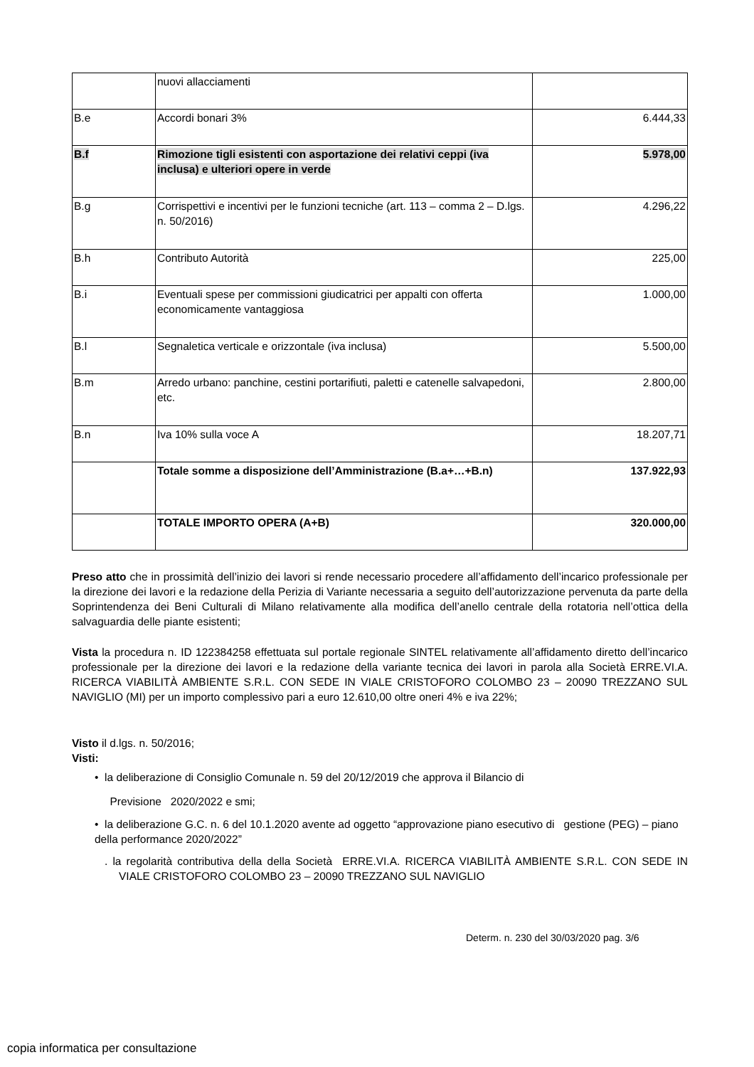| | nuovi allacciamenti | |
| B.e | Accordi bonari 3% | 6.444,33 |
| B.f | Rimozione tigli esistenti con asportazione dei relativi ceppi (iva inclusa) e ulteriori opere in verde | 5.978,00 |
| B.g | Corrispettivi e incentivi per le funzioni tecniche (art. 113 – comma 2 – D.lgs. n. 50/2016) | 4.296,22 |
| B.h | Contributo Autorità | 225,00 |
| B.i | Eventuali spese per commissioni giudicatrici per appalti con offerta economicamente vantaggiosa | 1.000,00 |
| B.l | Segnaletica verticale e orizzontale (iva inclusa) | 5.500,00 |
| B.m | Arredo urbano: panchine, cestini portarifiuti, paletti e catenelle salvapedoni, etc. | 2.800,00 |
| B.n | Iva 10% sulla voce A | 18.207,71 |
| | Totale somme a disposizione dell’Amministrazione (B.a+…+B.n) | 137.922,93 |
| | TOTALE IMPORTO OPERA (A+B) | 320.000,00 |
Preso atto che in prossimità dell’inizio dei lavori si rende necessario procedere all’affidamento dell’incarico professionale per la direzione dei lavori e la redazione della Perizia di Variante necessaria a seguito dell’autorizzazione pervenuta da parte della Soprintendenza dei Beni Culturali di Milano relativamente alla modifica dell’anello centrale della rotatoria nell’ottica della salvaguardia delle piante esistenti;
Vista la procedura n. ID 122384258 effettuata sul portale regionale SINTEL relativamente all’affidamento diretto dell’incarico professionale per la direzione dei lavori e la redazione della variante tecnica dei lavori in parola alla Società ERRE.VI.A. RICERCA VIABILITÀ AMBIENTE S.R.L. CON SEDE IN VIALE CRISTOFORO COLOMBO 23 – 20090 TREZZANO SUL NAVIGLIO (MI) per un importo complessivo pari a euro 12.610,00 oltre oneri 4% e iva 22%;
Visto il d.lgs. n. 50/2016;
Visti:
• la deliberazione di Consiglio Comunale n. 59 del 20/12/2019 che approva il Bilancio di
Previsione 2020/2022 e smi;
• la deliberazione G.C. n. 6 del 10.1.2020 avente ad oggetto “approvazione piano esecutivo di gestione (PEG) – piano della performance 2020/2022”
. la regolarità contributiva della della Società ERRE.VI.A. RICERCA VIABILITÀ AMBIENTE S.R.L. CON SEDE IN VIALE CRISTOFORO COLOMBO 23 – 20090 TREZZANO SUL NAVIGLIO
Determ. n. 230 del 30/03/2020 pag. 3/6
copia informatica per consultazione